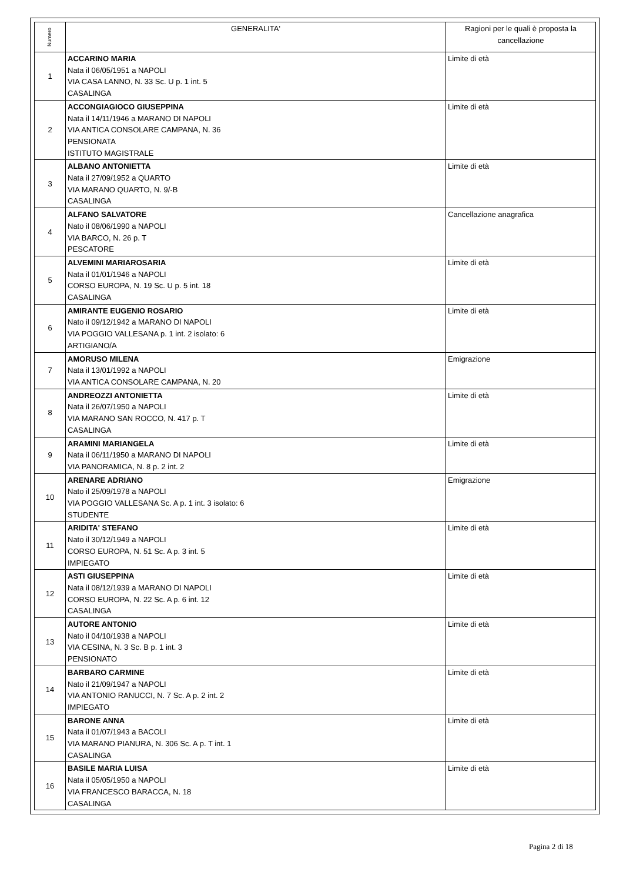| Numero | GENERALITA' | Ragioni per le quali è proposta la cancellazione |
| --- | --- | --- |
| 1 | ACCARINO MARIA Nata il 06/05/1951 a NAPOLI VIA CASA LANNO, N. 33 Sc. U p. 1 int. 5 CASALINGA | Limite di età |
| 2 | ACCONGIAGIOCO GIUSEPPINA Nata il 14/11/1946 a MARANO DI NAPOLI VIA ANTICA CONSOLARE CAMPANA, N. 36 PENSIONATA ISTITUTO MAGISTRALE | Limite di età |
| 3 | ALBANO ANTONIETTA Nata il 27/09/1952 a QUARTO VIA MARANO QUARTO, N. 9/-B CASALINGA | Limite di età |
| 4 | ALFANO SALVATORE Nato il 08/06/1990 a NAPOLI VIA BARCO, N. 26 p. T PESCATORE | Cancellazione anagrafica |
| 5 | ALVEMINI MARIAROSARIA Nata il 01/01/1946 a NAPOLI CORSO EUROPA, N. 19 Sc. U p. 5 int. 18 CASALINGA | Limite di età |
| 6 | AMIRANTE EUGENIO ROSARIO Nato il 09/12/1942 a MARANO DI NAPOLI VIA POGGIO VALLESANA p. 1 int. 2 isolato: 6 ARTIGIANO/A | Limite di età |
| 7 | AMORUSO MILENA Nata il 13/01/1992 a NAPOLI VIA ANTICA CONSOLARE CAMPANA, N. 20 | Emigrazione |
| 8 | ANDREOZZI ANTONIETTA Nata il 26/07/1950 a NAPOLI VIA MARANO SAN ROCCO, N. 417 p. T CASALINGA | Limite di età |
| 9 | ARAMINI MARIANGELA Nata il 06/11/1950 a MARANO DI NAPOLI VIA PANORAMICA, N. 8 p. 2 int. 2 | Limite di età |
| 10 | ARENARE ADRIANO Nato il 25/09/1978 a NAPOLI VIA POGGIO VALLESANA Sc. A p. 1 int. 3 isolato: 6 STUDENTE | Emigrazione |
| 11 | ARIDITA' STEFANO Nato il 30/12/1949 a NAPOLI CORSO EUROPA, N. 51 Sc. A p. 3 int. 5 IMPIEGATO | Limite di età |
| 12 | ASTI GIUSEPPINA Nata il 08/12/1939 a MARANO DI NAPOLI CORSO EUROPA, N. 22 Sc. A p. 6 int. 12 CASALINGA | Limite di età |
| 13 | AUTORE ANTONIO Nato il 04/10/1938 a NAPOLI VIA CESINA, N. 3 Sc. B p. 1 int. 3 PENSIONATO | Limite di età |
| 14 | BARBARO CARMINE Nato il 21/09/1947 a NAPOLI VIA ANTONIO RANUCCI, N. 7 Sc. A p. 2 int. 2 IMPIEGATO | Limite di età |
| 15 | BARONE ANNA Nata il 01/07/1943 a BACOLI VIA MARANO PIANURA, N. 306 Sc. A p. T int. 1 CASALINGA | Limite di età |
| 16 | BASILE MARIA LUISA Nata il 05/05/1950 a NAPOLI VIA FRANCESCO BARACCA, N. 18 CASALINGA | Limite di età |
Pagina 2 di 18